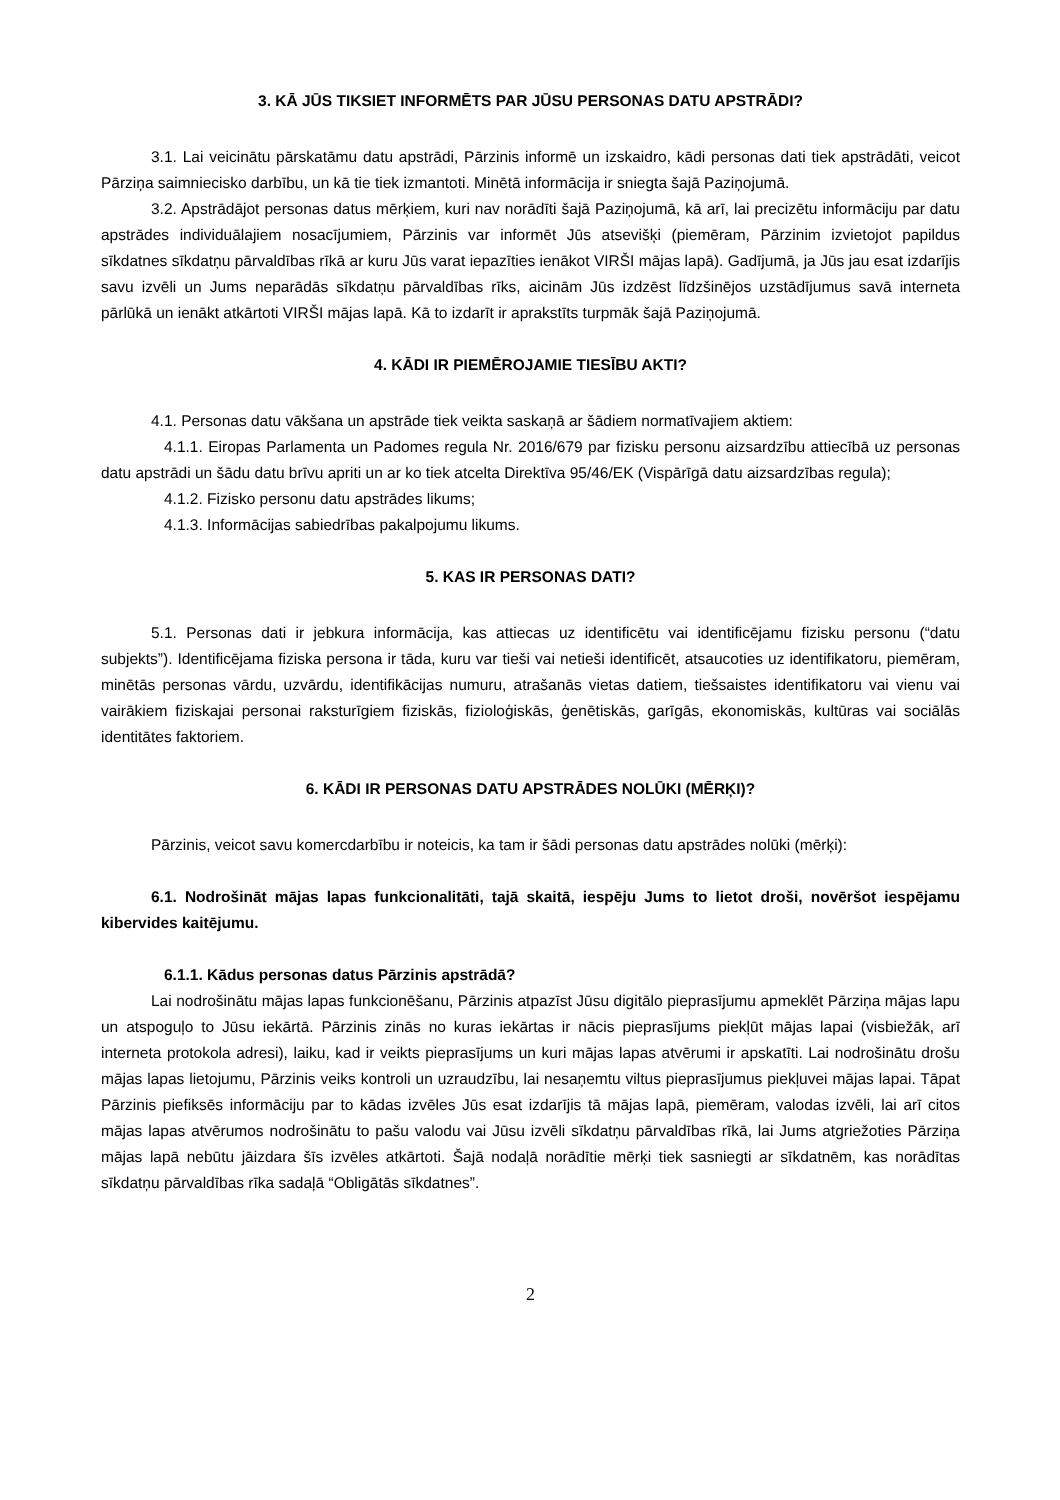3. KĀ JŪS TIKSIET INFORMĒTS PAR JŪSU PERSONAS DATU APSTRĀDI?
3.1. Lai veicinātu pārskatāmu datu apstrādi, Pārzinis informē un izskaidro, kādi personas dati tiek apstrādāti, veicot Pārziņa saimniecisko darbību, un kā tie tiek izmantoti. Minētā informācija ir sniegta šajā Paziņojumā.
3.2. Apstrādājot personas datus mērķiem, kuri nav norādīti šajā Paziņojumā, kā arī, lai precizētu informāciju par datu apstrādes individuālajiem nosacījumiem, Pārzinis var informēt Jūs atsevišķi (piemēram, Pārzinim izvietojot papildus sīkdatnes sīkdatņu pārvaldības rīkā ar kuru Jūs varat iepazīties ienākot VIRŠI mājas lapā). Gadījumā, ja Jūs jau esat izdarījis savu izvēli un Jums neparādās sīkdatņu pārvaldības rīks, aicinām Jūs izdzēst līdzšinējos uzstādījumus savā interneta pārlūkā un ienākt atkārtoti VIRŠI mājas lapā. Kā to izdarīt ir aprakstīts turpmāk šajā Paziņojumā.
4. KĀDI IR PIEMĒROJAMIE TIESĪBU AKTI?
4.1. Personas datu vākšana un apstrāde tiek veikta saskaņā ar šādiem normatīvajiem aktiem:
4.1.1. Eiropas Parlamenta un Padomes regula Nr. 2016/679 par fizisku personu aizsardzību attiecībā uz personas datu apstrādi un šādu datu brīvu apriti un ar ko tiek atcelta Direktīva 95/46/EK (Vispārīgā datu aizsardzības regula);
4.1.2. Fizisko personu datu apstrādes likums;
4.1.3. Informācijas sabiedrības pakalpojumu likums.
5. KAS IR PERSONAS DATI?
5.1. Personas dati ir jebkura informācija, kas attiecas uz identificētu vai identificējamu fizisku personu (“datu subjekts”). Identificējama fiziska persona ir tāda, kuru var tieši vai netieši identificēt, atsaucoties uz identifikatoru, piemēram, minētās personas vārdu, uzvārdu, identifikācijas numuru, atrašanās vietas datiem, tiešsaistes identifikatoru vai vienu vai vairākiem fiziskajai personai raksturīgiem fiziskās, fizioloģiskās, ģenētiskās, garīgās, ekonomiskās, kultūras vai sociālās identitātes faktoriem.
6. KĀDI IR PERSONAS DATU APSTRĀDES NOLŪKI (MĒRĶI)?
Pārzinis, veicot savu komercdarbību ir noteicis, ka tam ir šādi personas datu apstrādes nolūki (mērķi):
6.1. Nodrošināt mājas lapas funkcionalitāti, tajā skaitā, iespēju Jums to lietot droši, novēršot iespējamu kibervides kaitējumu.
6.1.1. Kādus personas datus Pārzinis apstrādā?
Lai nodrošinātu mājas lapas funkcionēšanu, Pārzinis atpazīst Jūsu digitālo pieprasījumu apmeklēt Pārziņa mājas lapu un atspoguļo to Jūsu iekārtā. Pārzinis zinās no kuras iekārtas ir nācis pieprasījums piekļūt mājas lapai (visbiežāk, arī interneta protokola adresi), laiku, kad ir veikts pieprasījums un kuri mājas lapas atvērumi ir apskatīti. Lai nodrošinātu drošu mājas lapas lietojumu, Pārzinis veiks kontroli un uzraudzību, lai nesaņemtu viltus pieprasījumus piekļuvei mājas lapai. Tāpat Pārzinis piefiksēs informāciju par to kādas izvēles Jūs esat izdarījis tā mājas lapā, piemēram, valodas izvēli, lai arī citos mājas lapas atvērumos nodrošinātu to pašu valodu vai Jūsu izvēli sīkdatņu pārvaldības rīkā, lai Jums atgriežoties Pārziņa mājas lapā nebūtu jāizdara šīs izvēles atkārtoti. Šajā nodaļā norādītie mērķi tiek sasniegti ar sīkdatnēm, kas norādītas sīkdatņu pārvaldības rīka sadaļā “Obligātās sīkdatnes”.
2